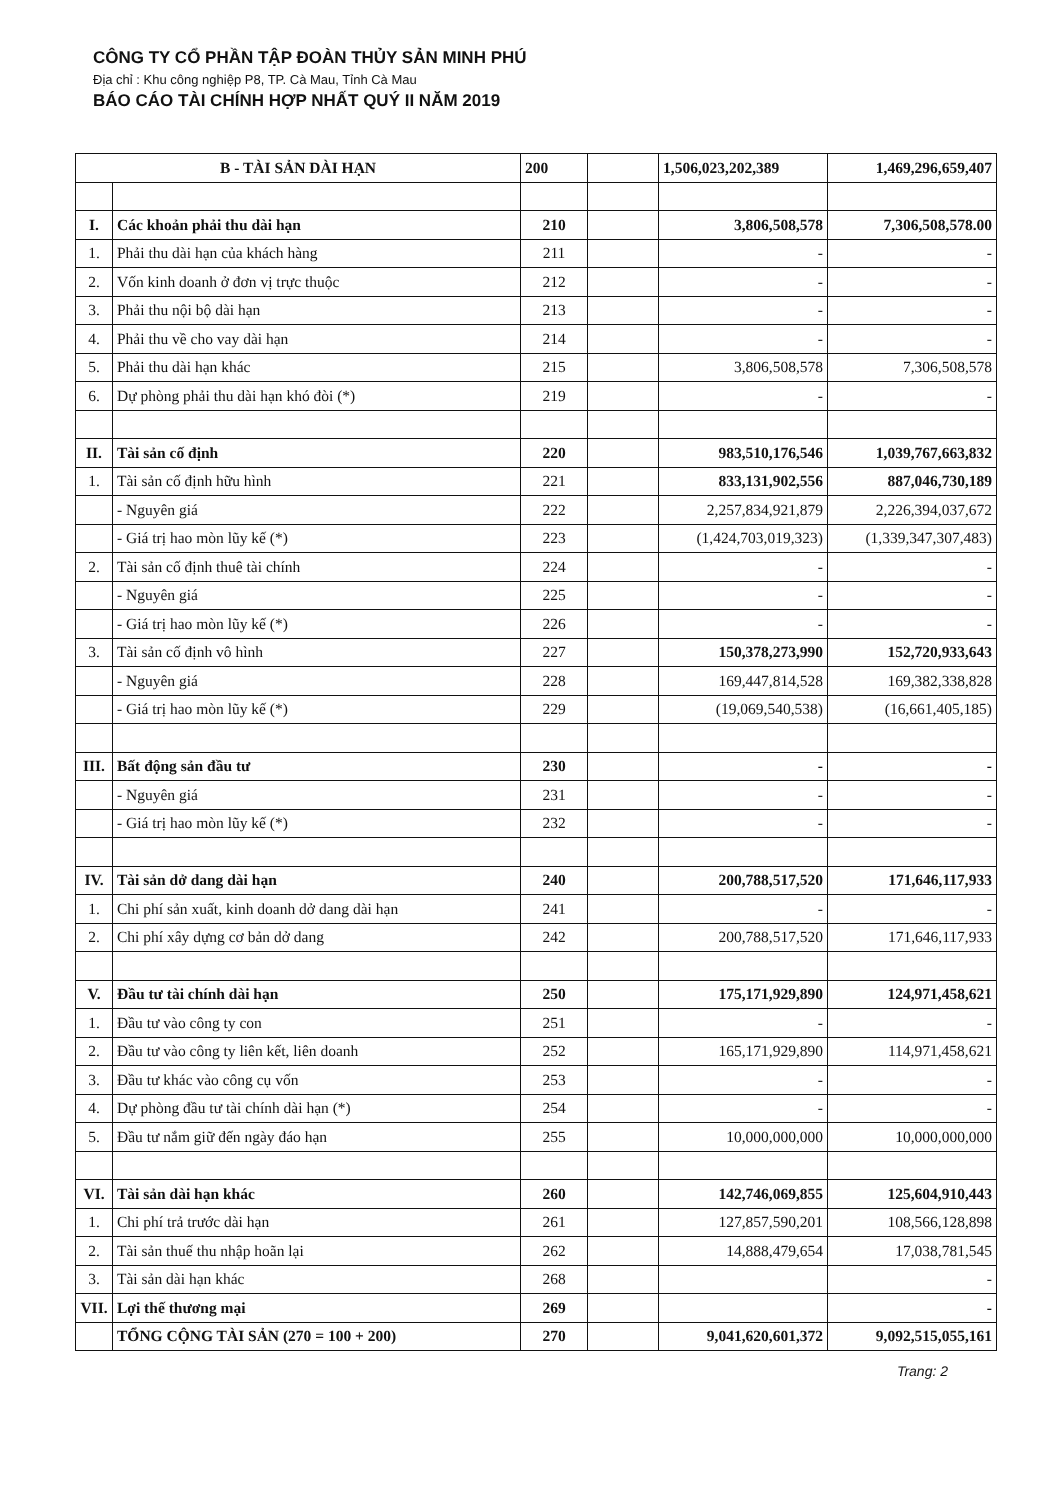CÔNG TY CỔ PHẦN TẬP ĐOÀN THỦY SẢN MINH PHÚ
Địa chỉ : Khu công nghiệp P8, TP. Cà Mau, Tỉnh Cà Mau
BÁO CÁO TÀI CHÍNH HỢP NHẤT QUÝ II NĂM 2019
| B - TÀI SẢN DÀI HẠN | | 200 | | 1,506,023,202,389 | 1,469,296,659,407 |
| I. | Các khoản phải thu dài hạn | 210 | | 3,806,508,578 | 7,306,508,578.00 |
| 1. | Phải thu dài hạn của khách hàng | 211 | | - | - |
| 2. | Vốn kinh doanh ở đơn vị trực thuộc | 212 | | - | - |
| 3. | Phải thu nội bộ dài hạn | 213 | | - | - |
| 4. | Phải thu về cho vay dài hạn | 214 | | - | - |
| 5. | Phải thu dài hạn khác | 215 | | 3,806,508,578 | 7,306,508,578 |
| 6. | Dự phòng phải thu dài hạn khó đòi (*) | 219 | | - | - |
| II. | Tài sản cố định | 220 | | 983,510,176,546 | 1,039,767,663,832 |
| 1. | Tài sản cố định hữu hình | 221 | | 833,131,902,556 | 887,046,730,189 |
| | - Nguyên giá | 222 | | 2,257,834,921,879 | 2,226,394,037,672 |
| | - Giá trị hao mòn lũy kế (*) | 223 | | (1,424,703,019,323) | (1,339,347,307,483) |
| 2. | Tài sản cố định thuê tài chính | 224 | | - | - |
| | - Nguyên giá | 225 | | - | - |
| | - Giá trị hao mòn lũy kế (*) | 226 | | - | - |
| 3. | Tài sản cố định vô hình | 227 | | 150,378,273,990 | 152,720,933,643 |
| | - Nguyên giá | 228 | | 169,447,814,528 | 169,382,338,828 |
| | - Giá trị hao mòn lũy kế (*) | 229 | | (19,069,540,538) | (16,661,405,185) |
| III. | Bất động sản đầu tư | 230 | | - | - |
| | - Nguyên giá | 231 | | - | - |
| | - Giá trị hao mòn lũy kế (*) | 232 | | - | - |
| IV. | Tài sản dở dang dài hạn | 240 | | 200,788,517,520 | 171,646,117,933 |
| 1. | Chi phí sản xuất, kinh doanh dở dang dài hạn | 241 | | - | - |
| 2. | Chi phí xây dựng cơ bản dở dang | 242 | | 200,788,517,520 | 171,646,117,933 |
| V. | Đầu tư tài chính dài hạn | 250 | | 175,171,929,890 | 124,971,458,621 |
| 1. | Đầu tư vào công ty con | 251 | | - | - |
| 2. | Đầu tư vào công ty liên kết, liên doanh | 252 | | 165,171,929,890 | 114,971,458,621 |
| 3. | Đầu tư khác vào công cụ vốn | 253 | | - | - |
| 4. | Dự phòng đầu tư tài chính dài hạn (*) | 254 | | - | - |
| 5. | Đầu tư nắm giữ đến ngày đáo hạn | 255 | | 10,000,000,000 | 10,000,000,000 |
| VI. | Tài sản dài hạn khác | 260 | | 142,746,069,855 | 125,604,910,443 |
| 1. | Chi phí trả trước dài hạn | 261 | | 127,857,590,201 | 108,566,128,898 |
| 2. | Tài sản thuế thu nhập hoãn lại | 262 | | 14,888,479,654 | 17,038,781,545 |
| 3. | Tài sản dài hạn khác | 268 | | | - |
| VII. | Lợi thế thương mại | 269 | | | - |
| | TỔNG CỘNG TÀI SẢN (270 = 100 + 200) | 270 | | 9,041,620,601,372 | 9,092,515,055,161 |
Trang: 2